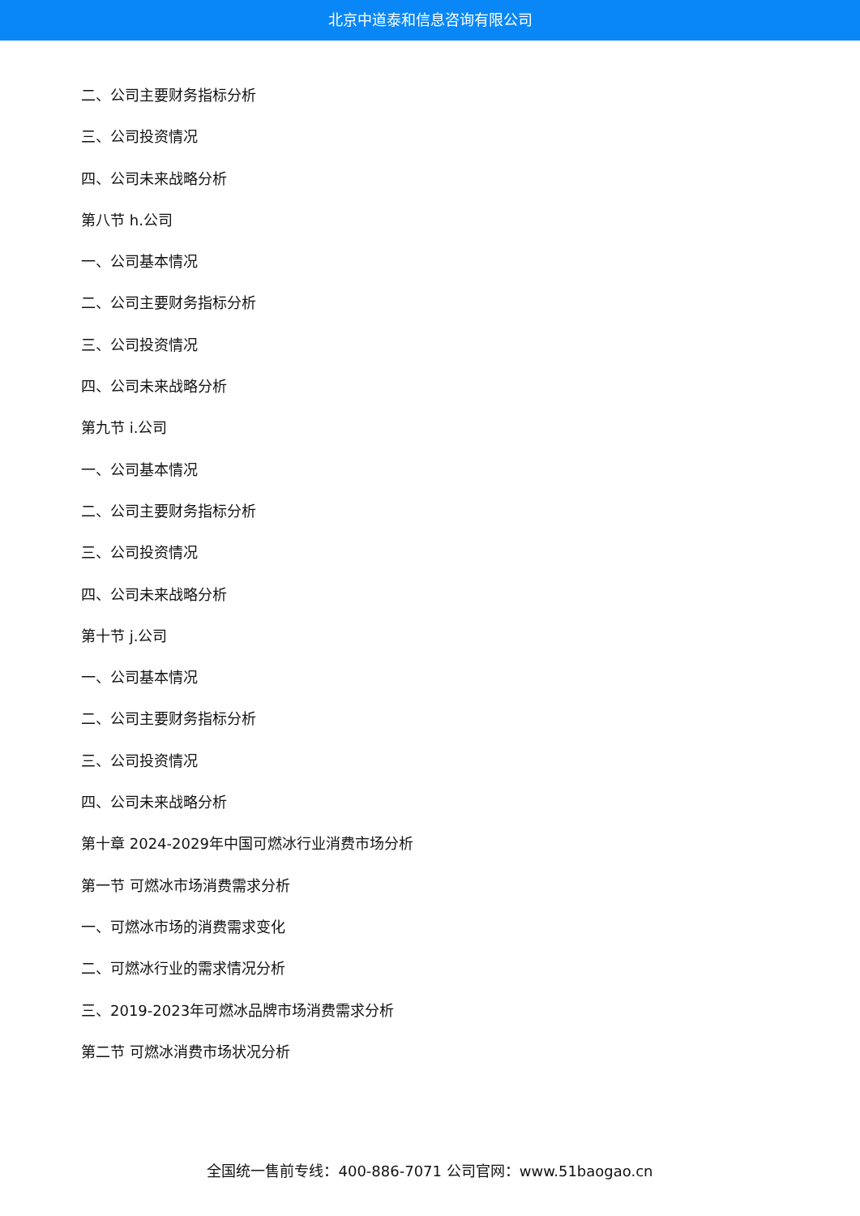北京中道泰和信息咨询有限公司
二、公司主要财务指标分析
三、公司投资情况
四、公司未来战略分析
第八节 h.公司
一、公司基本情况
二、公司主要财务指标分析
三、公司投资情况
四、公司未来战略分析
第九节 i.公司
一、公司基本情况
二、公司主要财务指标分析
三、公司投资情况
四、公司未来战略分析
第十节 j.公司
一、公司基本情况
二、公司主要财务指标分析
三、公司投资情况
四、公司未来战略分析
第十章 2024-2029年中国可燃冰行业消费市场分析
第一节 可燃冰市场消费需求分析
一、可燃冰市场的消费需求变化
二、可燃冰行业的需求情况分析
三、2019-2023年可燃冰品牌市场消费需求分析
第二节 可燃冰消费市场状况分析
全国统一售前专线：400-886-7071 公司官网：www.51baogao.cn